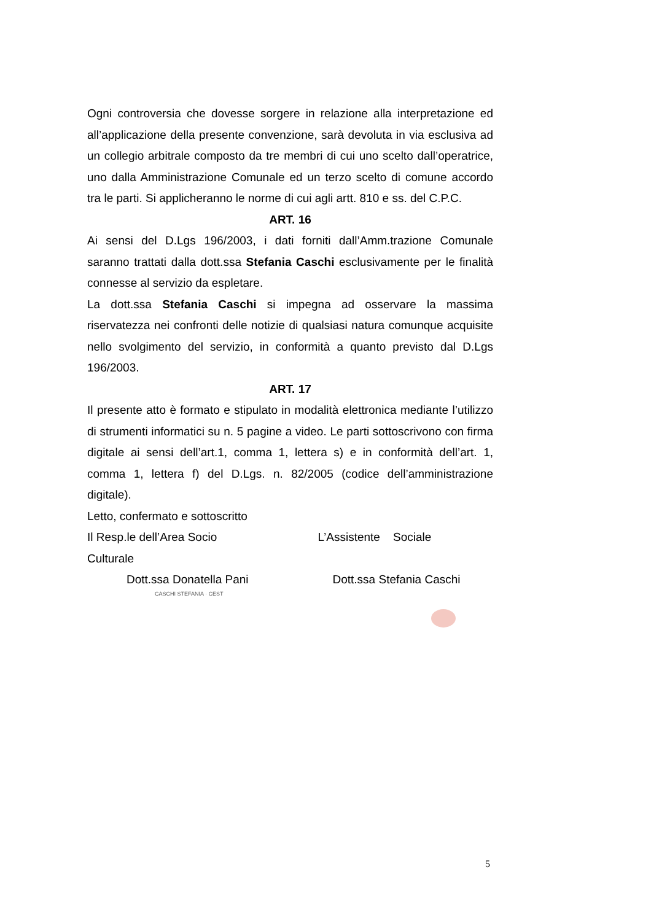Ogni controversia che dovesse sorgere in relazione alla interpretazione ed all’applicazione della presente convenzione, sarà devoluta in via esclusiva ad un collegio arbitrale composto da tre membri di cui uno scelto dall’operatrice, uno dalla Amministrazione Comunale ed un terzo scelto di comune accordo tra le parti. Si applicheranno le norme di cui agli artt. 810 e ss. del C.P.C.
ART. 16
Ai sensi del D.Lgs 196/2003, i dati forniti dall’Amm.trazione Comunale saranno trattati dalla dott.ssa Stefania Caschi esclusivamente per le finalità connesse al servizio da espletare.
La dott.ssa Stefania Caschi si impegna ad osservare la massima riservatezza nei confronti delle notizie di qualsiasi natura comunque acquisite nello svolgimento del servizio, in conformità a quanto previsto dal D.Lgs 196/2003.
ART. 17
Il presente atto è formato e stipulato in modalità elettronica mediante l’utilizzo di strumenti informatici su n. 5 pagine a video. Le parti sottoscrivono con firma digitale ai sensi dell’art.1, comma 1, lettera s) e in conformità dell’art. 1, comma 1, lettera f) del D.Lgs. n. 82/2005 (codice dell’amministrazione digitale).
Letto, confermato e sottoscritto
Il Resp.le dell’Area Socio Culturale
L’Assistente Sociale
Dott.ssa Donatella Pani Dott.ssa Stefania Caschi
CASCHI STEFANIA · CEST
5